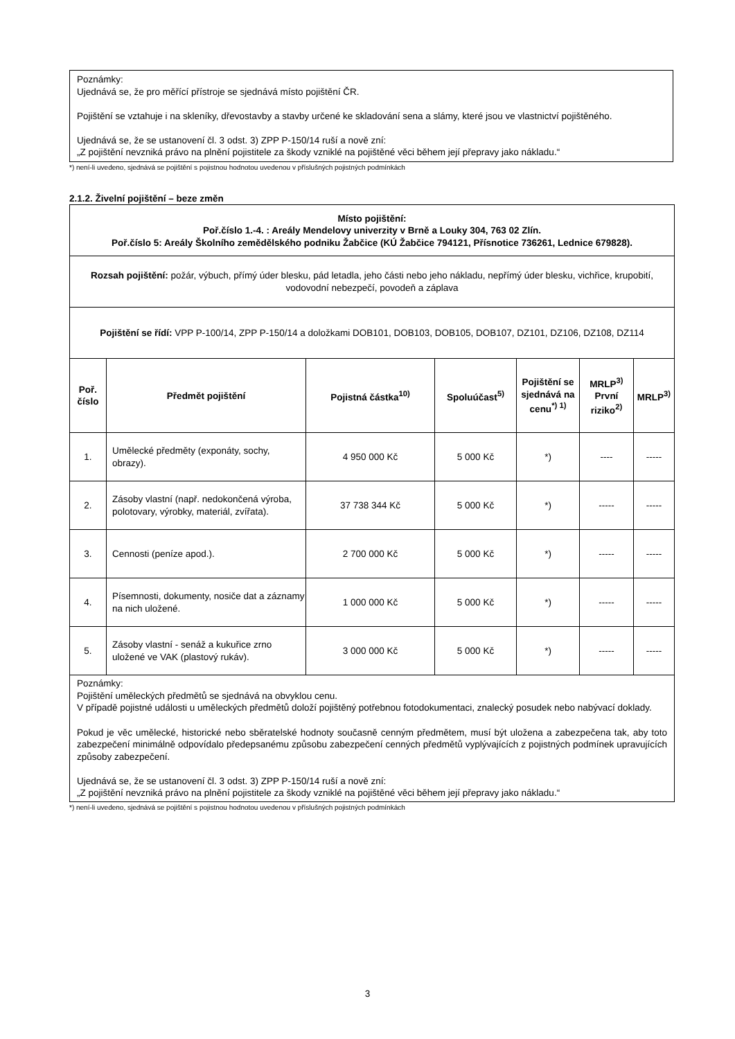Poznámky:
Ujednává se, že pro měřící přístroje se sjednává místo pojištění ČR.
Pojištění se vztahuje i na skleníky, dřevostavby a stavby určené ke skladování sena a slámy, které jsou ve vlastnictví pojištěného.
Ujednává se, že se ustanovení čl. 3 odst. 3) ZPP P-150/14 ruší a nově zní:
„Z pojištění nevzniká právo na plnění pojistitele za škody vzniklé na pojištěné věci během její přepravy jako nákladu.“
*) není-li uvedeno, sjednává se pojištění s pojistnou hodnotou uvedenou v příslušných pojistných podmínkách
2.1.2. Živelní pojištění – beze změn
| Místo pojištění: Poř.číslo 1.-4. : Areály Mendelovy univerzity v Brně a Louky 304, 763 02 Zlín. Poř.číslo 5: Areály Školního zemědělského podniku Žabčice (KÚ Žabčice 794121, Přísnotice 736261, Lednice 679828). | | | | | | |
| Rozsah pojištění: požár, výbuch, přímý úder blesku, pád letadla, jeho části nebo jeho nákladu, nepřímý úder blesku, vichřice, krupobití, vodovodní nebezpečí, povodeň a záplava | | | | | | |
| Pojištění se řídí: VPP P-100/14, ZPP P-150/14 a doložkami DOB101, DOB103, DOB105, DOB107, DZ101, DZ106, DZ108, DZ114 | | | | | | |
| Poř. číslo | Předmět pojištění | Pojistná částka<sup>10)</sup> | Spoluúčast<sup>5)</sup> | Pojištění se sjednává na cenu<sup>*) 1)</sup> | MRLP<sup>3)</sup> První riziko<sup>2)</sup> | MRLP<sup>3)</sup> |
| 1. | Umělecké předměty (exponáty, sochy, obrazy). | 4 950 000 Kč | 5 000 Kč | *) | ---- | ----- |
| 2. | Zásoby vlastní (např. nedokončená výroba, polotovary, výrobky, materiál, zvířata). | 37 738 344 Kč | 5 000 Kč | *) | ----- | ----- |
| 3. | Cennosti (peníze apod.). | 2 700 000 Kč | 5 000 Kč | *) | ----- | ----- |
| 4. | Písemnosti, dokumenty, nosiče dat a záznamy na nich uložené. | 1 000 000 Kč | 5 000 Kč | *) | ----- | ----- |
| 5. | Zásoby vlastní - senáž a kukuřice zrno uložené ve VAK (plastový rukáv). | 3 000 000 Kč | 5 000 Kč | *) | ----- | ----- |
| Poznámky: Pojištění uměleckých předmětů se sjednává na obvyklou cenu. V případě pojistné události u uměleckých předmětů doloží pojištěný potřebnou fotodokumentaci, znalecký posudek nebo nabývací doklady. Pokud je věc umělecké, historické nebo sběratelské hodnoty současně cenným předmětem, musí být uložena a zabezpečena tak, aby toto zabezpečení minimálně odpovídalo předepsanému způsobu zabezpečení cenných předmětů vyplývajících z pojistných podmínek upravujících způsoby zabezpečení. Ujednává se, že se ustanovení čl. 3 odst. 3) ZPP P-150/14 ruší a nově zní: „Z pojištění nevzniká právo na plnění pojistitele za škody vzniklé na pojištěné věci během její přepravy jako nákladu.“ | | | | | | |
*) není-li uvedeno, sjednává se pojištění s pojistnou hodnotou uvedenou v příslušných pojistných podmínkách
3